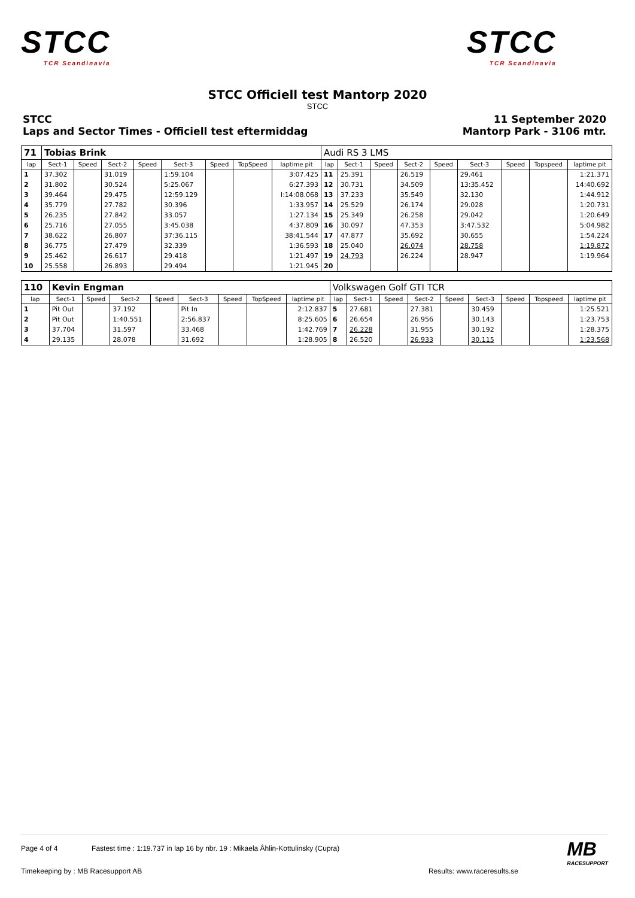STCC
TCR Scandinavia
STCC
TCR Scandinavia
STCC Officiell test Mantorp 2020
STCC
STCC
Laps and Sector Times - Officiell test eftermiddag
11 September 2020
Mantorp Park - 3106 mtr.
| 71 | Tobias Brink | | | | | | | | Audi RS 3 LMS | | | | | | | | |
| lap | Sect-1 | Speed | Sect-2 | Speed | Sect-3 | Speed | TopSpeed | laptime pit | lap | Sect-1 | Speed | Sect-2 | Speed | Sect-3 | Speed | Topspeed | laptime pit |
| 1 | 37.302 | | 31.019 | | 1:59.104 | | | 3:07.425 | 11 | 25.391 | | 26.519 | | 29.461 | | | 1:21.371 |
| 2 | 31.802 | | 30.524 | | 5:25.067 | | | 6:27.393 | 12 | 30.731 | | 34.509 | | 13:35.452 | | | 14:40.692 |
| 3 | 39.464 | | 29.475 | | 12:59.129 | | | l:14:08.068 | 13 | 37.233 | | 35.549 | | 32.130 | | | 1:44.912 |
| 4 | 35.779 | | 27.782 | | 30.396 | | | 1:33.957 | 14 | 25.529 | | 26.174 | | 29.028 | | | 1:20.731 |
| 5 | 26.235 | | 27.842 | | 33.057 | | | 1:27.134 | 15 | 25.349 | | 26.258 | | 29.042 | | | 1:20.649 |
| 6 | 25.716 | | 27.055 | | 3:45.038 | | | 4:37.809 | 16 | 30.097 | | 47.353 | | 3:47.532 | | | 5:04.982 |
| 7 | 38.622 | | 26.807 | | 37:36.115 | | | 38:41.544 | 17 | 47.877 | | 35.692 | | 30.655 | | | 1:54.224 |
| 8 | 36.775 | | 27.479 | | 32.339 | | | 1:36.593 | 18 | 25.040 | | 26.074 | | 28.758 | | | 1:19.872 |
| 9 | 25.462 | | 26.617 | | 29.418 | | | 1:21.497 | 19 | 24.793 | | 26.224 | | 28.947 | | | 1:19.964 |
| 10 | 25.558 | | 26.893 | | 29.494 | | | 1:21.945 | 20 | | | | | | | | |
| 110 | Kevin Engman | | | | | | | | Volkswagen Golf GTI TCR | | | | | | | | |
| lap | Sect-1 | Speed | Sect-2 | Speed | Sect-3 | Speed | TopSpeed | laptime pit | lap | Sect-1 | Speed | Sect-2 | Speed | Sect-3 | Speed | Topspeed | laptime pit |
| 1 | Pit Out | | 37.192 | | Pit In | | | 2:12.837 | 5 | 27.681 | | 27.381 | | 30.459 | | | 1:25.521 |
| 2 | Pit Out | | 1:40.551 | | 2:56.837 | | | 8:25.605 | 6 | 26.654 | | 26.956 | | 30.143 | | | 1:23.753 |
| 3 | 37.704 | | 31.597 | | 33.468 | | | 1:42.769 | 7 | 26.228 | | 31.955 | | 30.192 | | | 1:28.375 |
| 4 | 29.135 | | 28.078 | | 31.692 | | | 1:28.905 | 8 | 26.520 | | 26.933 | | 30.115 | | | 1:23.568 |
Page 4 of 4 Fastest time : 1:19.737 in lap 16 by nbr. 19 : Mikaela Åhlin-Kottulinsky (Cupra)
Timekeeping by : MB Racesupport AB Results: www.raceresults.se
MB
RACESUPPORT